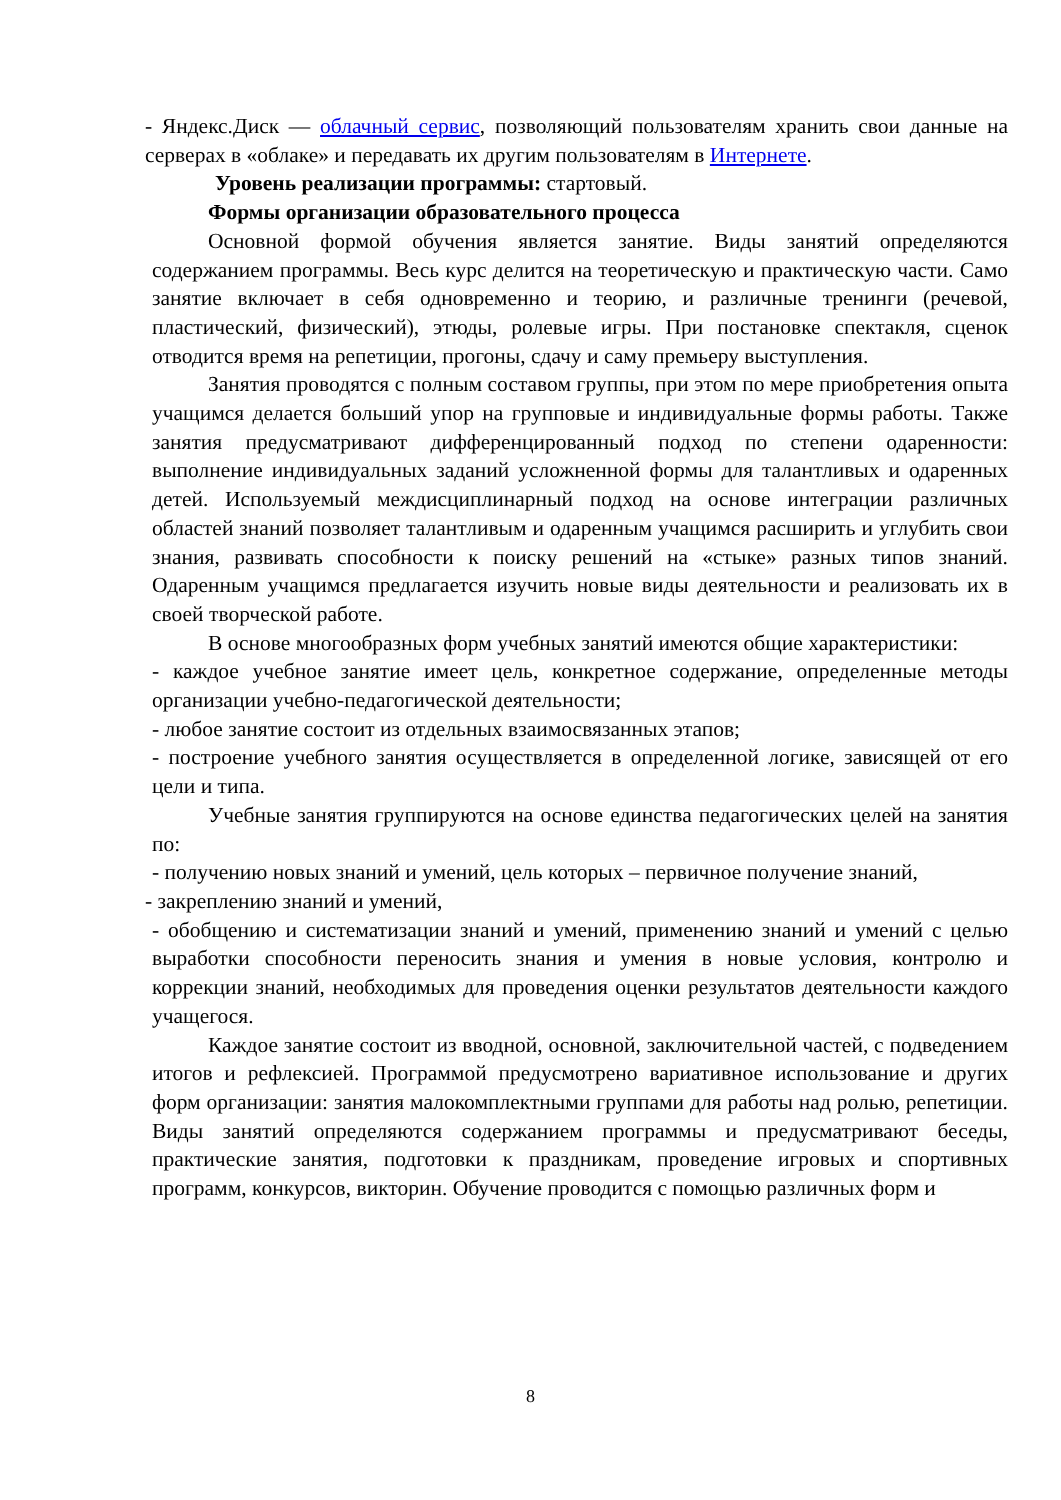- Яндекс.Диск — облачный сервис, позволяющий пользователям хранить свои данные на серверах в «облаке» и передавать их другим пользователям в Интернете.
Уровень реализации программы: стартовый.
Формы организации образовательного процесса
Основной формой обучения является занятие. Виды занятий определяются содержанием программы. Весь курс делится на теоретическую и практическую части. Само занятие включает в себя одновременно и теорию, и различные тренинги (речевой, пластический, физический), этюды, ролевые игры. При постановке спектакля, сценок отводится время на репетиции, прогоны, сдачу и саму премьеру выступления.
Занятия проводятся с полным составом группы, при этом по мере приобретения опыта учащимся делается больший упор на групповые и индивидуальные формы работы. Также занятия предусматривают дифференцированный подход по степени одаренности: выполнение индивидуальных заданий усложненной формы для талантливых и одаренных детей. Используемый междисциплинарный подход на основе интеграции различных областей знаний позволяет талантливым и одаренным учащимся расширить и углубить свои знания, развивать способности к поиску решений на «стыке» разных типов знаний. Одаренным учащимся предлагается изучить новые виды деятельности и реализовать их в своей творческой работе.
В основе многообразных форм учебных занятий имеются общие характеристики:
- каждое учебное занятие имеет цель, конкретное содержание, определенные методы организации учебно-педагогической деятельности;
- любое занятие состоит из отдельных взаимосвязанных этапов;
- построение учебного занятия осуществляется в определенной логике, зависящей от его цели и типа.
Учебные занятия группируются на основе единства педагогических целей на занятия по:
- получению новых знаний и умений, цель которых – первичное получение знаний,
- закреплению знаний и умений,
- обобщению и систематизации знаний и умений, применению знаний и умений с целью выработки способности переносить знания и умения в новые условия, контролю и коррекции знаний, необходимых для проведения оценки результатов деятельности каждого учащегося.
Каждое занятие состоит из вводной, основной, заключительной частей, с подведением итогов и рефлексией. Программой предусмотрено вариативное использование и других форм организации: занятия малокомплектными группами для работы над ролью, репетиции. Виды занятий определяются содержанием программы и предусматривают беседы, практические занятия, подготовки к праздникам, проведение игровых и спортивных программ, конкурсов, викторин. Обучение проводится с помощью различных форм и
8